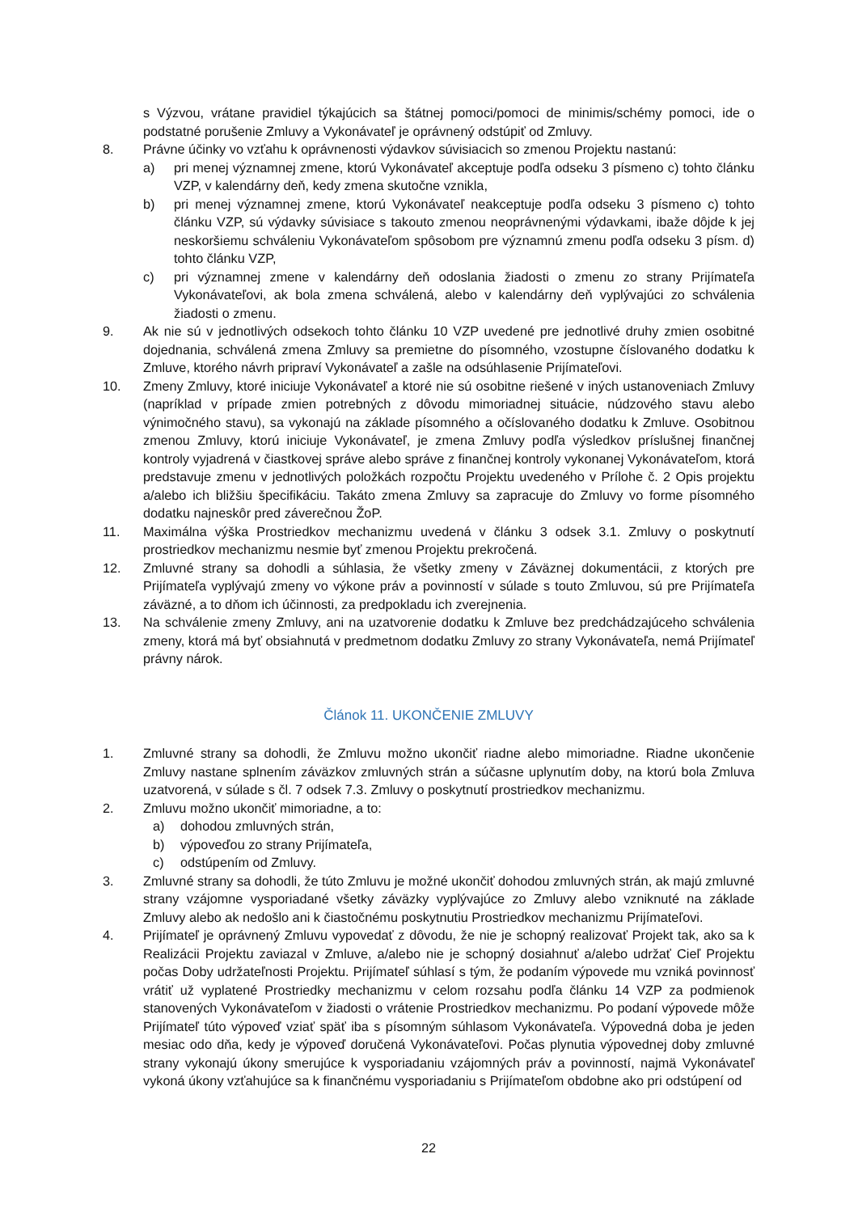s Výzvou, vrátane pravidiel týkajúcich sa štátnej pomoci/pomoci de minimis/schémy pomoci, ide o podstatné porušenie Zmluvy a Vykonávateľ je oprávnený odstúpiť od Zmluvy.
8. Právne účinky vo vzťahu k oprávnenosti výdavkov súvisiacich so zmenou Projektu nastanú:
a) pri menej významnej zmene, ktorú Vykonávateľ akceptuje podľa odseku 3 písmeno c) tohto článku VZP, v kalendárny deň, kedy zmena skutočne vznikla,
b) pri menej významnej zmene, ktorú Vykonávateľ neakceptuje podľa odseku 3 písmeno c) tohto článku VZP, sú výdavky súvisiace s takouto zmenou neoprávnenými výdavkami, ibaže dôjde k jej neskoršiemu schváleniu Vykonávateľom spôsobom pre významnú zmenu podľa odseku 3 písm. d) tohto článku VZP,
c) pri významnej zmene v kalendárny deň odoslania žiadosti o zmenu zo strany Prijímateľa Vykonávateľovi, ak bola zmena schválená, alebo v kalendárny deň vyplývajúci zo schválenia žiadosti o zmenu.
9. Ak nie sú v jednotlivých odsekoch tohto článku 10 VZP uvedené pre jednotlivé druhy zmien osobitné dojednania, schválená zmena Zmluvy sa premietne do písomného, vzostupne číslovaného dodatku k Zmluve, ktorého návrh pripraví Vykonávateľ a zašle na odsúhlasenie Prijímateľovi.
10. Zmeny Zmluvy, ktoré iniciuje Vykonávateľ a ktoré nie sú osobitne riešené v iných ustanoveniach Zmluvy (napríklad v prípade zmien potrebných z dôvodu mimoriadnej situácie, núdzového stavu alebo výnimočného stavu), sa vykonajú na základe písomného a očíslovaného dodatku k Zmluve. Osobitnou zmenou Zmluvy, ktorú iniciuje Vykonávateľ, je zmena Zmluvy podľa výsledkov príslušnej finančnej kontroly vyjadrená v čiastkovej správe alebo správe z finančnej kontroly vykonanej Vykonávateľom, ktorá predstavuje zmenu v jednotlivých položkách rozpočtu Projektu uvedeného v Prílohe č. 2 Opis projektu a/alebo ich bližšiu špecifikáciu. Takáto zmena Zmluvy sa zapracuje do Zmluvy vo forme písomného dodatku najneskôr pred záverečnou ŽoP.
11. Maximálna výška Prostriedkov mechanizmu uvedená v článku 3 odsek 3.1. Zmluvy o poskytnutí prostriedkov mechanizmu nesmie byť zmenou Projektu prekročená.
12. Zmluvné strany sa dohodli a súhlasia, že všetky zmeny v Záväznej dokumentácii, z ktorých pre Prijímateľa vyplývajú zmeny vo výkone práv a povinností v súlade s touto Zmluvou, sú pre Prijímateľa záväzné, a to dňom ich účinnosti, za predpokladu ich zverejnenia.
13. Na schválenie zmeny Zmluvy, ani na uzatvorenie dodatku k Zmluve bez predchádzajúceho schválenia zmeny, ktorá má byť obsiahnutá v predmetnom dodatku Zmluvy zo strany Vykonávateľa, nemá Prijímateľ právny nárok.
Článok 11. UKONČENIE ZMLUVY
1. Zmluvné strany sa dohodli, že Zmluvu možno ukončiť riadne alebo mimoriadne. Riadne ukončenie Zmluvy nastane splnením záväzkov zmluvných strán a súčasne uplynutím doby, na ktorú bola Zmluva uzatvorená, v súlade s čl. 7 odsek 7.3. Zmluvy o poskytnutí prostriedkov mechanizmu.
2. Zmluvu možno ukončiť mimoriadne, a to:
a) dohodou zmluvných strán,
b) výpoveďou zo strany Prijímateľa,
c) odstúpením od Zmluvy.
3. Zmluvné strany sa dohodli, že túto Zmluvu je možné ukončiť dohodou zmluvných strán, ak majú zmluvné strany vzájomne vysporiadané všetky záväzky vyplývajúce zo Zmluvy alebo vzniknuté na základe Zmluvy alebo ak nedošlo ani k čiastočnému poskytnutiu Prostriedkov mechanizmu Prijímateľovi.
4. Prijímateľ je oprávnený Zmluvu vypovedať z dôvodu, že nie je schopný realizovať Projekt tak, ako sa k Realizácii Projektu zaviazal v Zmluve, a/alebo nie je schopný dosiahnuť a/alebo udržať Cieľ Projektu počas Doby udržateľnosti Projektu. Prijímateľ súhlasí s tým, že podaním výpovede mu vzniká povinnosť vrátiť už vyplatené Prostriedky mechanizmu v celom rozsahu podľa článku 14 VZP za podmienok stanovených Vykonávateľom v žiadosti o vrátenie Prostriedkov mechanizmu. Po podaní výpovede môže Prijímateľ túto výpoveď vziať späť iba s písomným súhlasom Vykonávateľa. Výpovedná doba je jeden mesiac odo dňa, kedy je výpoveď doručená Vykonávateľovi. Počas plynutia výpovednej doby zmluvné strany vykonajú úkony smerujúce k vysporiadaniu vzájomných práv a povinností, najmä Vykonávateľ vykoná úkony vzťahujúce sa k finančnému vysporiadaniu s Prijímateľom obdobne ako pri odstúpení od
22